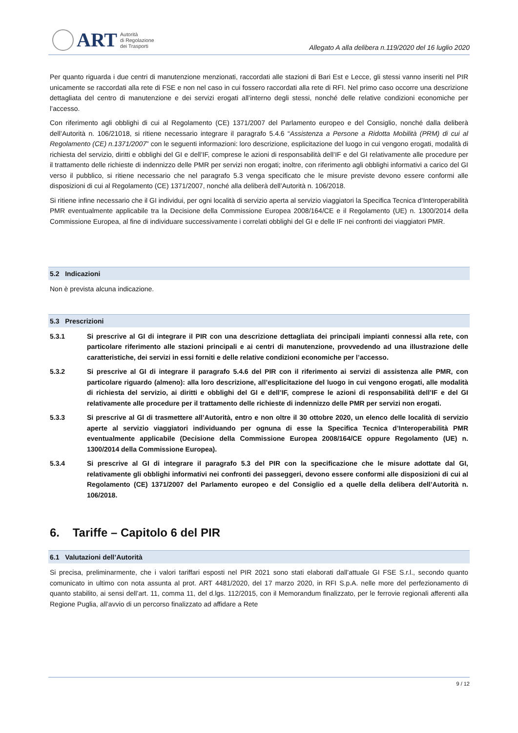ART
Autorità
di Regolazione
dei Trasporti
Allegato A alla delibera n.119/2020 del 16 luglio 2020
Per quanto riguarda i due centri di manutenzione menzionati, raccordati alle stazioni di Bari Est e Lecce, gli stessi vanno inseriti nel PIR unicamente se raccordati alla rete di FSE e non nel caso in cui fossero raccordati alla rete di RFI. Nel primo caso occorre una descrizione dettagliata del centro di manutenzione e dei servizi erogati all’interno degli stessi, nonché delle relative condizioni economiche per l’accesso.
Con riferimento agli obblighi di cui al Regolamento (CE) 1371/2007 del Parlamento europeo e del Consiglio, nonché dalla deliberà dell’Autorità n. 106/21018, si ritiene necessario integrare il paragrafo 5.4.6 “Assistenza a Persone a Ridotta Mobilità (PRM) di cui al Regolamento (CE) n.1371/2007” con le seguenti informazioni: loro descrizione, esplicitazione del luogo in cui vengono erogati, modalità di richiesta del servizio, diritti e obblighi del GI e dell’IF, comprese le azioni di responsabilità dell’IF e del GI relativamente alle procedure per il trattamento delle richieste di indennizzo delle PMR per servizi non erogati; inoltre, con riferimento agli obblighi informativi a carico del GI verso il pubblico, si ritiene necessario che nel paragrafo 5.3 venga specificato che le misure previste devono essere conformi alle disposizioni di cui al Regolamento (CE) 1371/2007, nonché alla deliberà dell’Autorità n. 106/2018.
Si ritiene infine necessario che il GI individui, per ogni località di servizio aperta al servizio viaggiatori la Specifica Tecnica d’Interoperabilità PMR eventualmente applicabile tra la Decisione della Commissione Europea 2008/164/CE e il Regolamento (UE) n. 1300/2014 della Commissione Europea, al fine di individuare successivamente i correlati obblighi del GI e delle IF nei confronti dei viaggiatori PMR.
5.2 Indicazioni
Non è prevista alcuna indicazione.
5.3 Prescrizioni
5.3.1 Si prescrive al GI di integrare il PIR con una descrizione dettagliata dei principali impianti connessi alla rete, con particolare riferimento alle stazioni principali e ai centri di manutenzione, provvedendo ad una illustrazione delle caratteristiche, dei servizi in essi forniti e delle relative condizioni economiche per l’accesso.
5.3.2 Si prescrive al GI di integrare il paragrafo 5.4.6 del PIR con il riferimento ai servizi di assistenza alle PMR, con particolare riguardo (almeno): alla loro descrizione, all’esplicitazione del luogo in cui vengono erogati, alle modalità di richiesta del servizio, ai diritti e obblighi del GI e dell’IF, comprese le azioni di responsabilità dell’IF e del GI relativamente alle procedure per il trattamento delle richieste di indennizzo delle PMR per servizi non erogati.
5.3.3 Si prescrive al GI di trasmettere all’Autorità, entro e non oltre il 30 ottobre 2020, un elenco delle località di servizio aperte al servizio viaggiatori individuando per ognuna di esse la Specifica Tecnica d’Interoperabilità PMR eventualmente applicabile (Decisione della Commissione Europea 2008/164/CE oppure Regolamento (UE) n. 1300/2014 della Commissione Europea).
5.3.4 Si prescrive al GI di integrare il paragrafo 5.3 del PIR con la specificazione che le misure adottate dal GI, relativamente gli obblighi informativi nei confronti dei passeggeri, devono essere conformi alle disposizioni di cui al Regolamento (CE) 1371/2007 del Parlamento europeo e del Consiglio ed a quelle della delibera dell’Autorità n. 106/2018.
6. Tariffe – Capitolo 6 del PIR
6.1 Valutazioni dell’Autorità
Si precisa, preliminarmente, che i valori tariffari esposti nel PIR 2021 sono stati elaborati dall’attuale GI FSE S.r.l., secondo quanto comunicato in ultimo con nota assunta al prot. ART 4481/2020, del 17 marzo 2020, in RFI S.p.A. nelle more del perfezionamento di quanto stabilito, ai sensi dell’art. 11, comma 11, del d.lgs. 112/2015, con il Memorandum finalizzato, per le ferrovie regionali afferenti alla Regione Puglia, all’avvio di un percorso finalizzato ad affidare a Rete
9 / 12